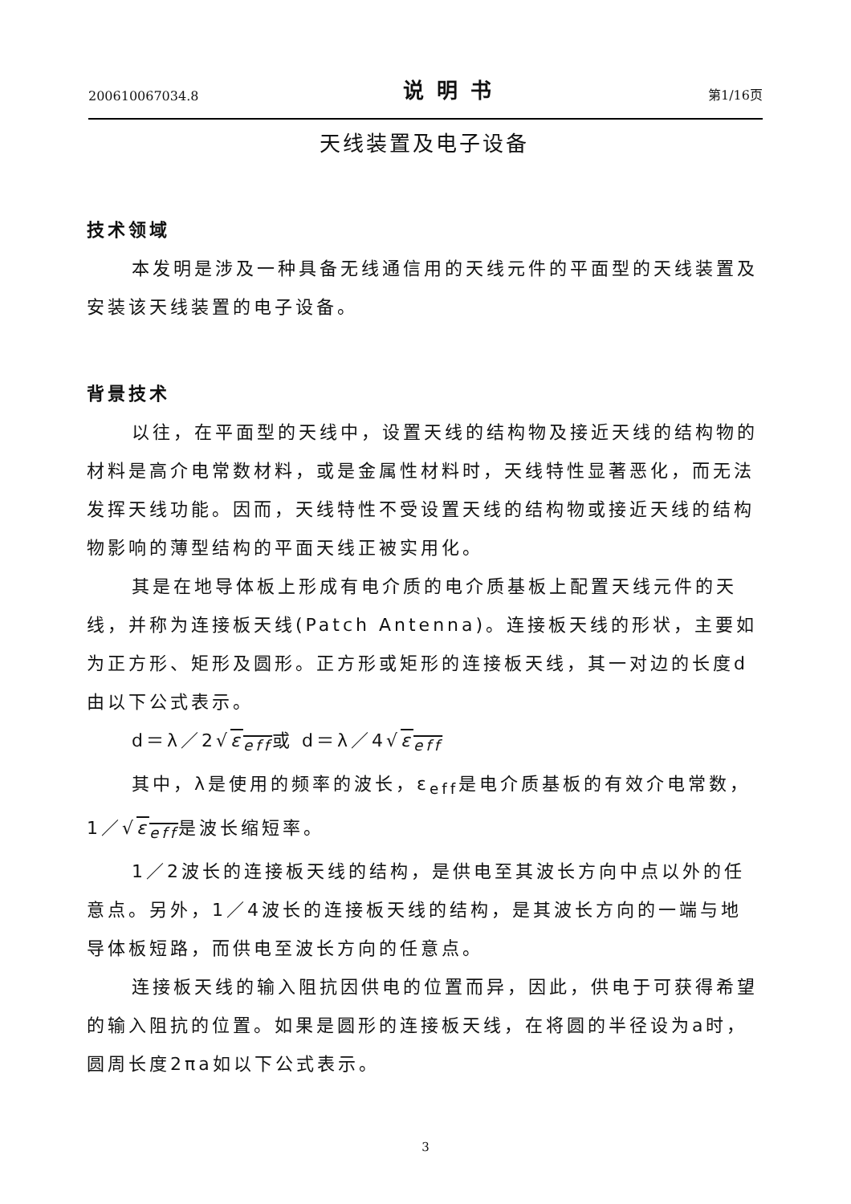200610067034.8 说明书 第1/16页
天线装置及电子设备
技术领域
本发明是涉及一种具备无线通信用的天线元件的平面型的天线装置及安装该天线装置的电子设备。
背景技术
以往，在平面型的天线中，设置天线的结构物及接近天线的结构物的材料是高介电常数材料，或是金属性材料时，天线特性显著恶化，而无法发挥天线功能。因而，天线特性不受设置天线的结构物或接近天线的结构物影响的薄型结构的平面天线正被实用化。
其是在地导体板上形成有电介质的电介质基板上配置天线元件的天线，并称为连接板天线(Patch Antenna)。连接板天线的形状，主要如为正方形、矩形及圆形。正方形或矩形的连接板天线，其一对边的长度d由以下公式表示。
d＝λ／2√ε<sub>eff</sub>或 d＝λ／4√ε<sub>eff</sub>
其中，λ是使用的频率的波长，ε<sub>eff</sub>是电介质基板的有效介电常数，1／√ε<sub>eff</sub>是波长缩短率。
1／2波长的连接板天线的结构，是供电至其波长方向中点以外的任意点。另外，1／4波长的连接板天线的结构，是其波长方向的一端与地导体板短路，而供电至波长方向的任意点。
连接板天线的输入阻抗因供电的位置而异，因此，供电于可获得希望的输入阻抗的位置。如果是圆形的连接板天线，在将圆的半径设为a时，圆周长度2πa如以下公式表示。
3